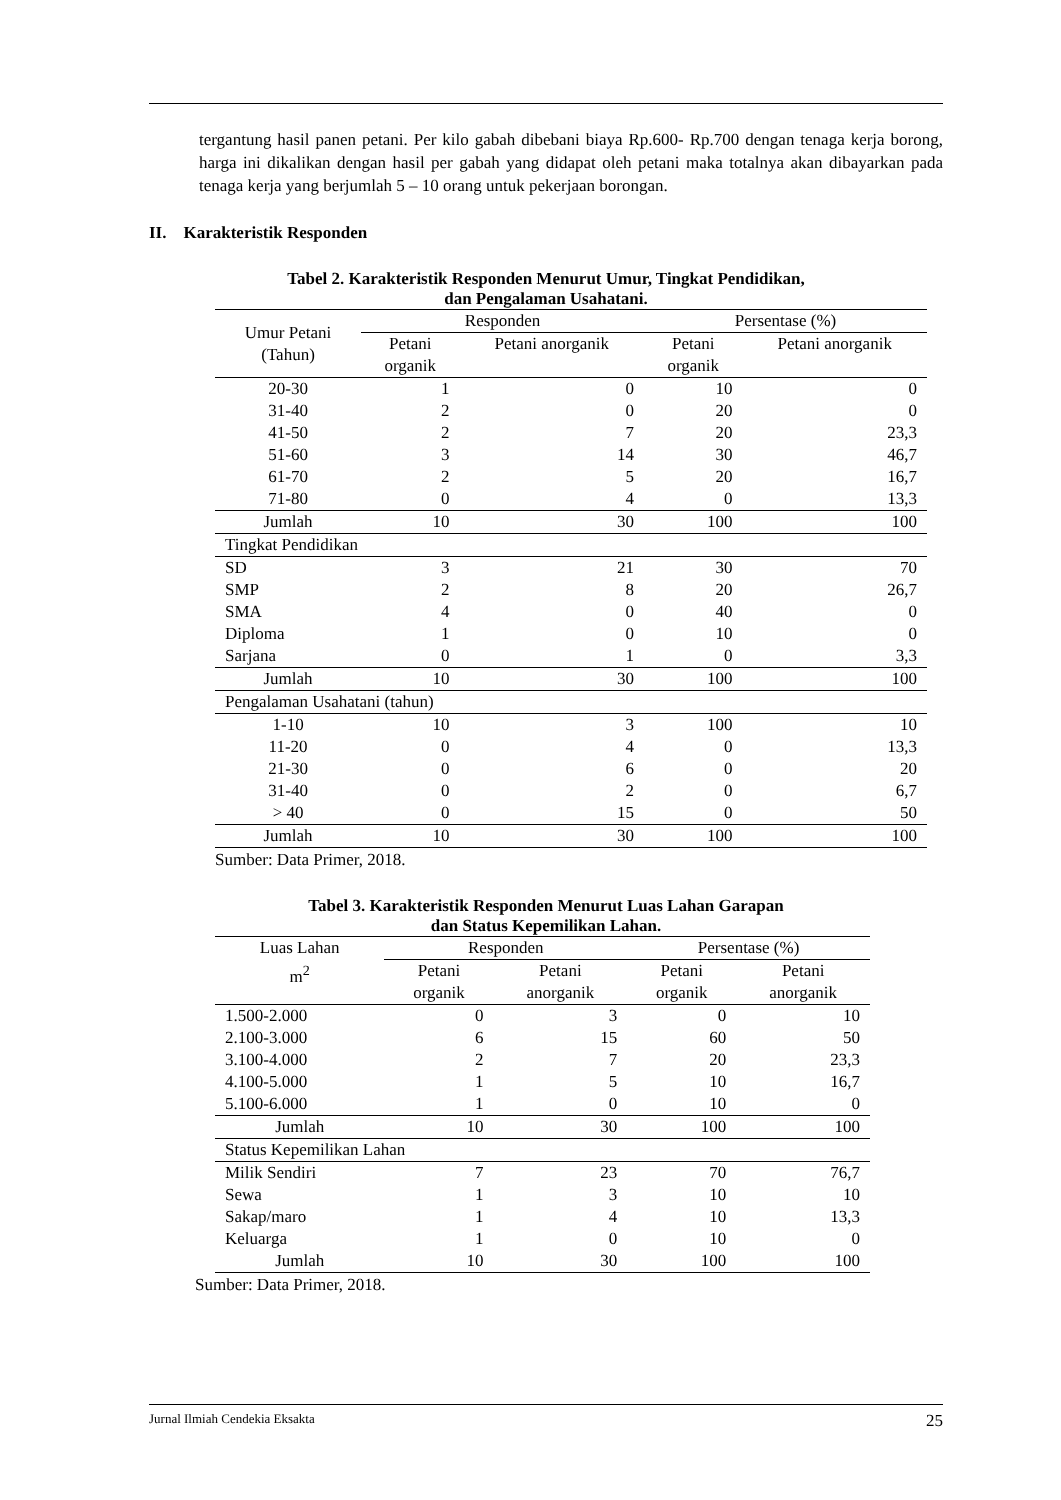tergantung hasil panen petani. Per kilo gabah dibebani biaya Rp.600- Rp.700 dengan tenaga kerja borong, harga ini dikalikan dengan hasil per gabah yang didapat oleh petani maka totalnya akan dibayarkan pada tenaga kerja yang berjumlah 5 – 10 orang untuk pekerjaan borongan.
II. Karakteristik Responden
Tabel 2. Karakteristik Responden Menurut Umur, Tingkat Pendidikan,
dan Pengalaman Usahatani.
| Umur Petani (Tahun) | Responden | | Persentase (%) | |
| --- | --- | --- | --- | --- |
| | Petani organik | Petani anorganik | Petani organik | Petani anorganik |
| 20-30 | 1 | 0 | 10 | 0 |
| 31-40 | 2 | 0 | 20 | 0 |
| 41-50 | 2 | 7 | 20 | 23,3 |
| 51-60 | 3 | 14 | 30 | 46,7 |
| 61-70 | 2 | 5 | 20 | 16,7 |
| 71-80 | 0 | 4 | 0 | 13,3 |
| Jumlah | 10 | 30 | 100 | 100 |
| Tingkat Pendidikan | | | | |
| SD | 3 | 21 | 30 | 70 |
| SMP | 2 | 8 | 20 | 26,7 |
| SMA | 4 | 0 | 40 | 0 |
| Diploma | 1 | 0 | 10 | 0 |
| Sarjana | 0 | 1 | 0 | 3,3 |
| Jumlah | 10 | 30 | 100 | 100 |
| Pengalaman Usahatani (tahun) | | | | |
| 1-10 | 10 | 3 | 100 | 10 |
| 11-20 | 0 | 4 | 0 | 13,3 |
| 21-30 | 0 | 6 | 0 | 20 |
| 31-40 | 0 | 2 | 0 | 6,7 |
| > 40 | 0 | 15 | 0 | 50 |
| Jumlah | 10 | 30 | 100 | 100 |
Sumber: Data Primer, 2018.
Tabel 3. Karakteristik Responden Menurut Luas Lahan Garapan
dan Status Kepemilikan Lahan.
| Luas Lahan m<sup>2</sup> | Responden | | Persentase (%) | |
| --- | --- | --- | --- | --- |
| | Petani organik | Petani anorganik | Petani organik | Petani anorganik |
| 1.500-2.000 | 0 | 3 | 0 | 10 |
| 2.100-3.000 | 6 | 15 | 60 | 50 |
| 3.100-4.000 | 2 | 7 | 20 | 23,3 |
| 4.100-5.000 | 1 | 5 | 10 | 16,7 |
| 5.100-6.000 | 1 | 0 | 10 | 0 |
| Jumlah | 10 | 30 | 100 | 100 |
| Status Kepemilikan Lahan | | | | |
| Milik Sendiri | 7 | 23 | 70 | 76,7 |
| Sewa | 1 | 3 | 10 | 10 |
| Sakap/maro | 1 | 4 | 10 | 13,3 |
| Keluarga | 1 | 0 | 10 | 0 |
| Jumlah | 10 | 30 | 100 | 100 |
Sumber: Data Primer, 2018.
Jurnal Ilmiah Cendekia Eksakta 25